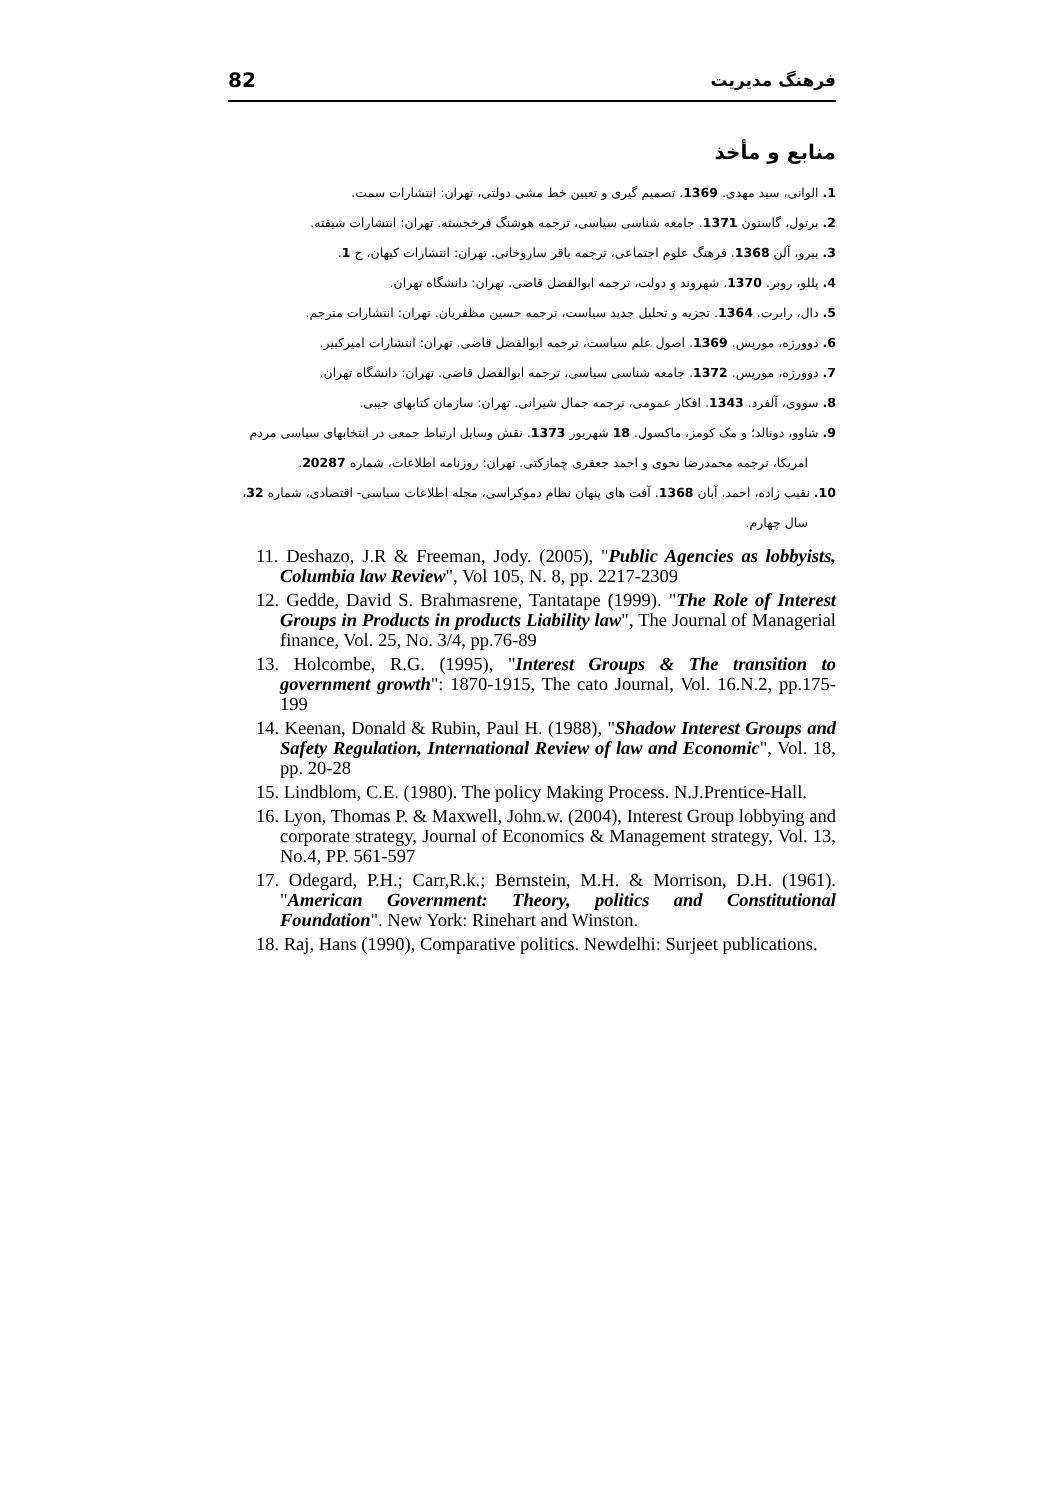82 فرهنگ مدیریت
منابع و مأخذ
1. الوانی، سید مهدی. 1369. تصمیم گیری و تعیین خط مشی دولتی، تهران: انتشارات سمت.
2. برتول، گاستون 1371. جامعه شناسی سیاسی، ترجمه هوشنگ فرخجسته. تهران: انتشارات شیفته.
3. بیرو، آلن 1368. فرهنگ علوم اجتماعی، ترجمه باقر ساروخانی. تهران: انتشارات کیهان، ج 1.
4. پللو، روبر. 1370. شهروند و دولت، ترجمه ابوالفضل قاضی. تهران: دانشگاه تهران.
5. دال، رابرت. 1364. تجزیه و تحلیل جدید سیاست، ترجمه حسین مظفریان. تهران: انتشارات مترجم.
6. دوورژه، موریس. 1369. اصول علم سیاست، ترجمه ابوالفضل قاضی. تهران: انتشارات امیرکبیر.
7. دوورژه، موریس. 1372. جامعه شناسی سیاسی، ترجمه ابوالفضل قاضی. تهران: دانشگاه تهران.
8. سووی، آلفرد. 1343. افکار عمومی، ترجمه جمال شیرانی. تهران: سازمان کتابهای جیبی.
9. شاوو، دونالد؛ و مک کومز، ماکسول. 18 شهریور 1373. نقش وسایل ارتباط جمعی در انتخابهای سیاسی مردم امریکا، ترجمه محمدرضا نحوی و احمد جعفری چمازکتی. تهران: روزنامه اطلاعات، شماره 20287.
10. نقیب زاده، احمد. آبان 1368. آفت های پنهان نظام دموکراسی، مجله اطلاعات سیاسی- اقتصادی، شماره 32، سال چهارم.
11. Deshazo, J.R & Freeman, Jody. (2005), "Public Agencies as lobbyists, Columbia law Review", Vol 105, N. 8, pp. 2217-2309
12. Gedde, David S. Brahmasrene, Tantatape (1999). "The Role of Interest Groups in Products in products Liability law", The Journal of Managerial finance, Vol. 25, No. 3/4, pp.76-89
13. Holcombe, R.G. (1995), "Interest Groups & The transition to government growth": 1870-1915, The cato Journal, Vol. 16.N.2, pp.175-199
14. Keenan, Donald & Rubin, Paul H. (1988), "Shadow Interest Groups and Safety Regulation, International Review of law and Economic", Vol. 18, pp. 20-28
15. Lindblom, C.E. (1980). The policy Making Process. N.J.Prentice-Hall.
16. Lyon, Thomas P. & Maxwell, John.w. (2004), Interest Group lobbying and corporate strategy, Journal of Economics & Management strategy, Vol. 13, No.4, PP. 561-597
17. Odegard, P.H.; Carr,R.k.; Bernstein, M.H. & Morrison, D.H. (1961). "American Government: Theory, politics and Constitutional Foundation". New York: Rinehart and Winston.
18. Raj, Hans (1990), Comparative politics. Newdelhi: Surjeet publications.